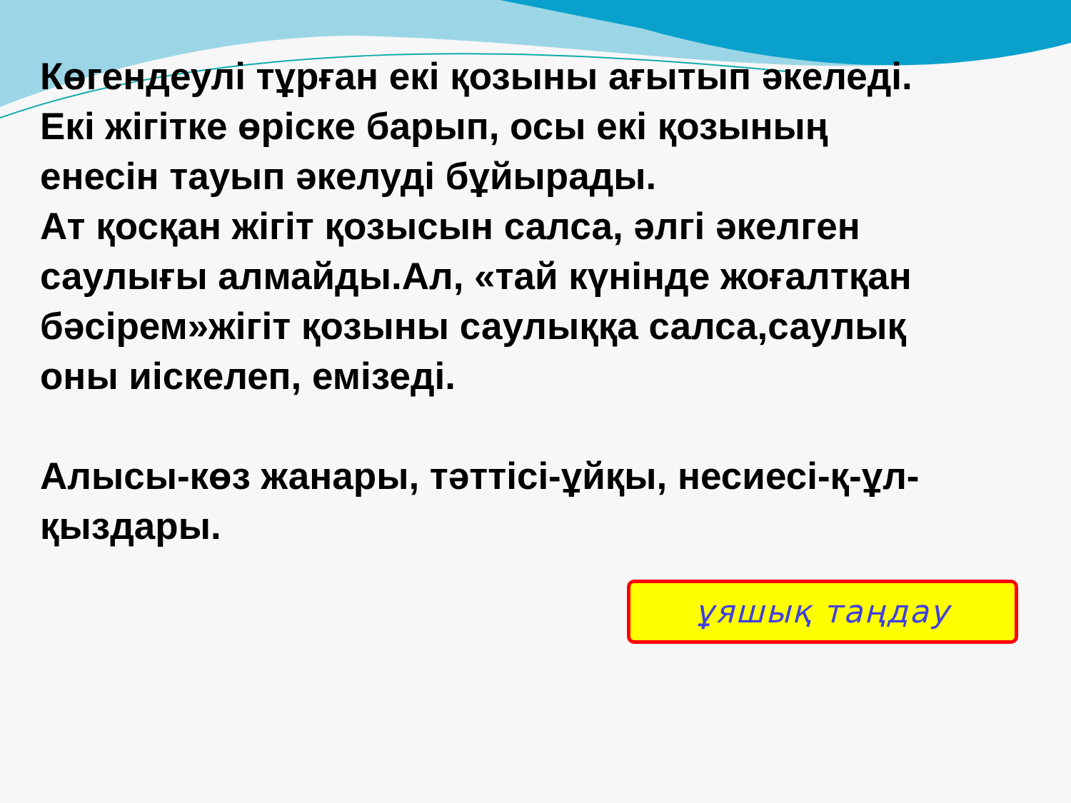Көгендеулі тұрған екі қозыны ағытып әкеледі.
Екі жігітке өріске барып, осы екі қозының енесін тауып әкелуді бұйырады.
Ат қосқан жігіт қозысын салса, әлгі әкелген саулығы алмайды.Ал, «тай күнінде жоғалтқан бәсірем»жігіт қозыны саулыққа салса,саулық оны иіскелеп, емізеді.
Алысы-көз жанары, тәттісі-ұйқы, несиесі-қ-ұл-қыздары.
ұяшық таңдау